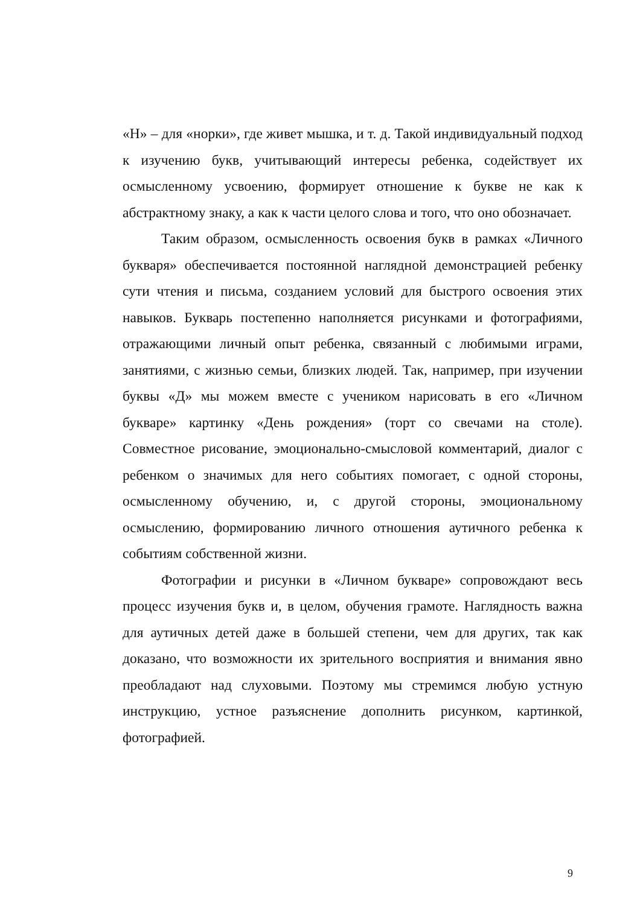«Н» – для «норки», где живет мышка, и т. д. Такой индивидуальный подход к изучению букв, учитывающий интересы ребенка, содействует их осмысленному усвоению, формирует отношение к букве не как к абстрактному знаку, а как к части целого слова и того, что оно обозначает.
Таким образом, осмысленность освоения букв в рамках «Личного букваря» обеспечивается постоянной наглядной демонстрацией ребенку сути чтения и письма, созданием условий для быстрого освоения этих навыков. Букварь постепенно наполняется рисунками и фотографиями, отражающими личный опыт ребенка, связанный с любимыми играми, занятиями, с жизнью семьи, близких людей. Так, например, при изучении буквы «Д» мы можем вместе с учеником нарисовать в его «Личном букваре» картинку «День рождения» (торт со свечами на столе). Совместное рисование, эмоционально-смысловой комментарий, диалог с ребенком о значимых для него событиях помогает, с одной стороны, осмысленному обучению, и, с другой стороны, эмоциональному осмыслению, формированию личного отношения аутичного ребенка к событиям собственной жизни.
Фотографии и рисунки в «Личном букваре» сопровождают весь процесс изучения букв и, в целом, обучения грамоте. Наглядность важна для аутичных детей даже в большей степени, чем для других, так как доказано, что возможности их зрительного восприятия и внимания явно преобладают над слуховыми. Поэтому мы стремимся любую устную инструкцию, устное разъяснение дополнить рисунком, картинкой, фотографией.
9